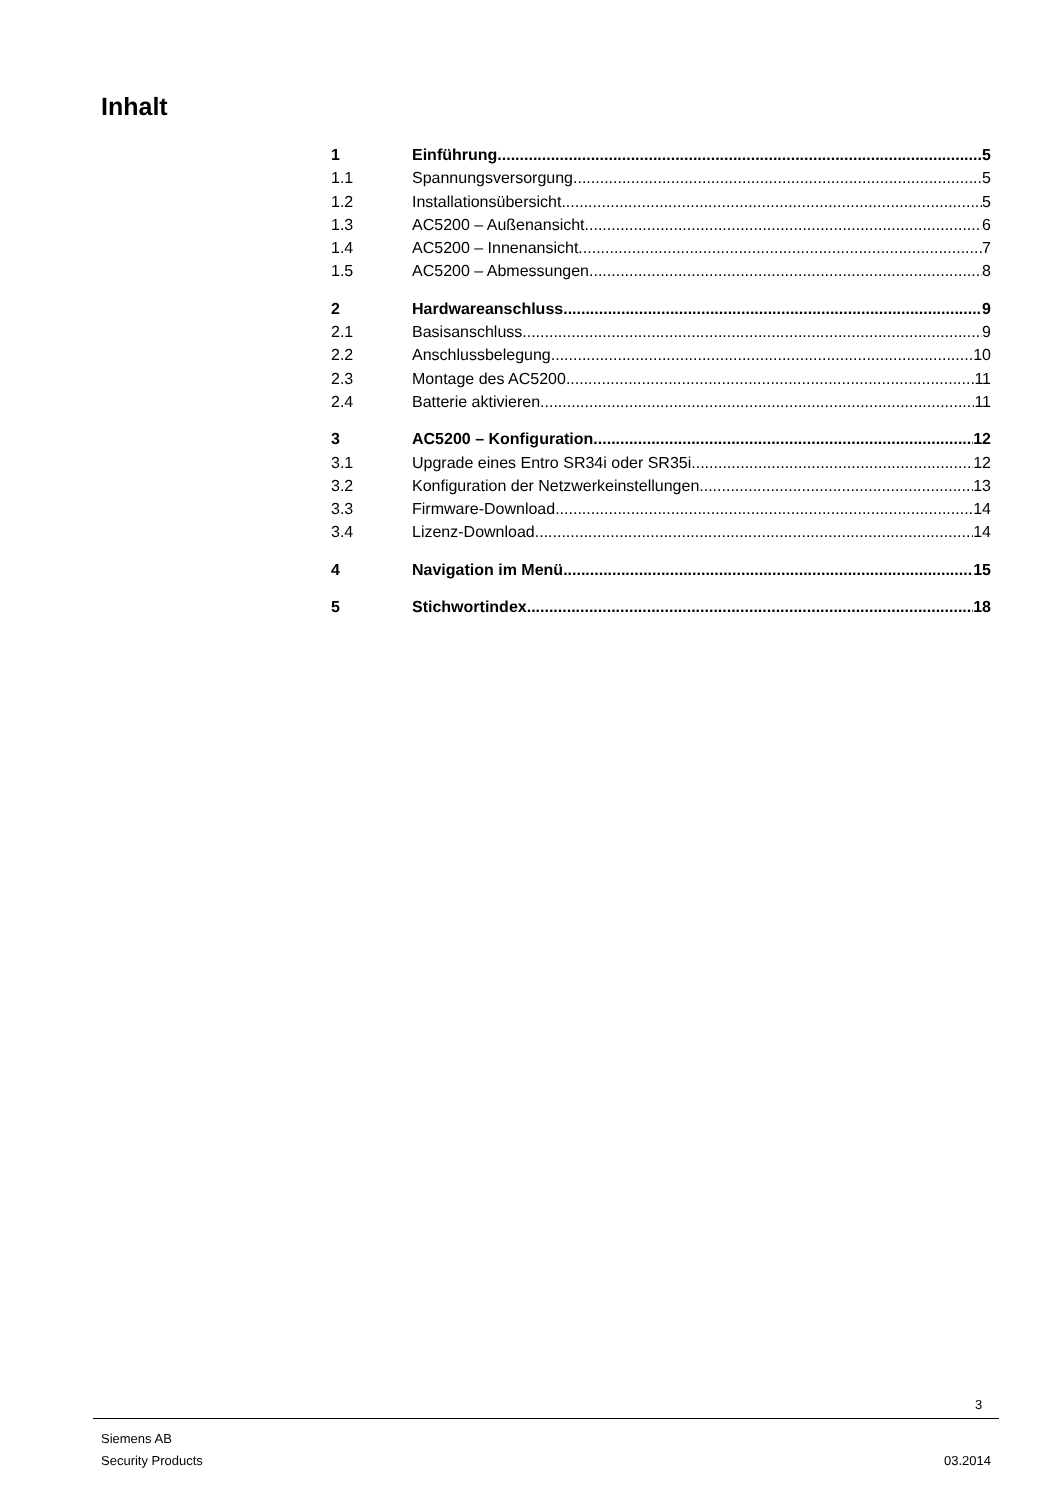Inhalt
1 Einführung 5
1.1 Spannungsversorgung 5
1.2 Installationsübersicht 5
1.3 AC5200 – Außenansicht 6
1.4 AC5200 – Innenansicht 7
1.5 AC5200 – Abmessungen 8
2 Hardwareanschluss 9
2.1 Basisanschluss 9
2.2 Anschlussbelegung 10
2.3 Montage des AC5200 11
2.4 Batterie aktivieren 11
3 AC5200 – Konfiguration 12
3.1 Upgrade eines Entro SR34i oder SR35i 12
3.2 Konfiguration der Netzwerkeinstellungen 13
3.3 Firmware-Download 14
3.4 Lizenz-Download 14
4 Navigation im Menü 15
5 Stichwortindex 18
3
Siemens AB
Security Products 03.2014